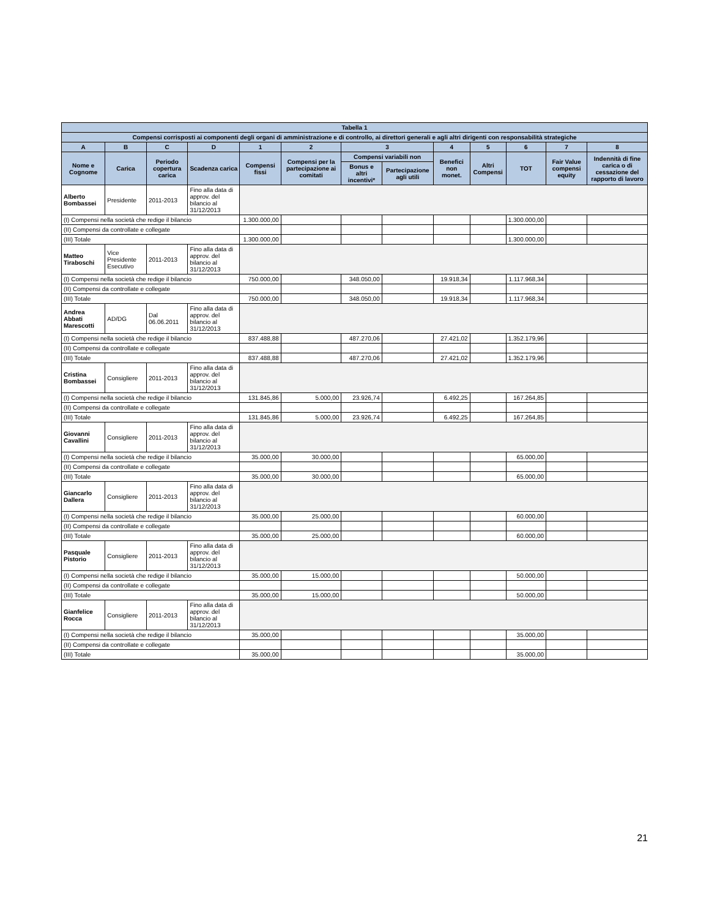| Tabella 1 | | | | | | | | | | | | |
| --- | --- | --- | --- | --- | --- | --- | --- | --- | --- | --- | --- | --- |
| Compensi corrisposti ai componenti degli organi di amministrazione e di controllo, ai direttori generali e agli altri dirigenti con responsabilità strategiche | | | | | | | | | | | | |
| A | B | C | D | 1 | 2 | 3 | | 4 | 5 | 6 | 7 | 8 |
| Nome e Cognome | Carica | Periodo copertura carica | Scadenza carica | Compensi fissi | Compensi per la partecipazione ai comitati | Compensi variabili non | | Benefici non monet. | Altri Compensi | TOT | Fair Value compensi equity | Indennità di fine carica o di cessazione del rapporto di lavoro |
| | | | | | | Bonus e altri incentivi* | Partecipazione agli utili | | | | | |
| Alberto Bombassei | Presidente | 2011-2013 | Fino alla data di approv. del bilancio al 31/12/2013 | | | | | | | | | |
| (I) Compensi nella società che redige il bilancio | | | | 1.300.000,00 | | | | | | 1.300.000,00 | | |
| (II) Compensi da controllate e collegate | | | | | | | | | | | | |
| (III) Totale | | | | 1.300.000,00 | | | | | | 1.300.000,00 | | |
| Matteo Tiraboschi | Vice Presidente Esecutivo | 2011-2013 | Fino alla data di approv. del bilancio al 31/12/2013 | | | | | | | | | |
| (I) Compensi nella società che redige il bilancio | | | | 750.000,00 | | 348.050,00 | | 19.918,34 | | 1.117.968,34 | | |
| (II) Compensi da controllate e collegate | | | | | | | | | | | | |
| (III) Totale | | | | 750.000,00 | | 348.050,00 | | 19.918,34 | | 1.117.968,34 | | |
| Andrea Abbati Marescotti | AD/DG | Dal 06.06.2011 | Fino alla data di approv. del bilancio al 31/12/2013 | | | | | | | | | |
| (I) Compensi nella società che redige il bilancio | | | | 837.488,88 | | 487.270,06 | | 27.421,02 | | 1.352.179,96 | | |
| (II) Compensi da controllate e collegate | | | | | | | | | | | | |
| (III) Totale | | | | 837.488,88 | | 487.270,06 | | 27.421,02 | | 1.352.179,96 | | |
| Cristina Bombassei | Consigliere | 2011-2013 | Fino alla data di approv. del bilancio al 31/12/2013 | | | | | | | | | |
| (I) Compensi nella società che redige il bilancio | | | | 131.845,86 | 5.000,00 | 23.926,74 | | 6.492,25 | | 167.264,85 | | |
| (II) Compensi da controllate e collegate | | | | | | | | | | | | |
| (III) Totale | | | | 131.845,86 | 5.000,00 | 23.926,74 | | 6.492,25 | | 167.264,85 | | |
| Giovanni Cavallini | Consigliere | 2011-2013 | Fino alla data di approv. del bilancio al 31/12/2013 | | | | | | | | | |
| (I) Compensi nella società che redige il bilancio | | | | 35.000,00 | 30.000,00 | | | | | 65.000,00 | | |
| (II) Compensi da controllate e collegate | | | | | | | | | | | | |
| (III) Totale | | | | 35.000,00 | 30.000,00 | | | | | 65.000,00 | | |
| Giancarlo Dallera | Consigliere | 2011-2013 | Fino alla data di approv. del bilancio al 31/12/2013 | | | | | | | | | |
| (I) Compensi nella società che redige il bilancio | | | | 35.000,00 | 25.000,00 | | | | | 60.000,00 | | |
| (II) Compensi da controllate e collegate | | | | | | | | | | | | |
| (III) Totale | | | | 35.000,00 | 25.000,00 | | | | | 60.000,00 | | |
| Pasquale Pistorio | Consigliere | 2011-2013 | Fino alla data di approv. del bilancio al 31/12/2013 | | | | | | | | | |
| (I) Compensi nella società che redige il bilancio | | | | 35.000,00 | 15.000,00 | | | | | 50.000,00 | | |
| (II) Compensi da controllate e collegate | | | | | | | | | | | | |
| (III) Totale | | | | 35.000,00 | 15.000,00 | | | | | 50.000,00 | | |
| Gianfelice Rocca | Consigliere | 2011-2013 | Fino alla data di approv. del bilancio al 31/12/2013 | | | | | | | | | |
| (I) Compensi nella società che redige il bilancio | | | | 35.000,00 | | | | | | 35.000,00 | | |
| (II) Compensi da controllate e collegate | | | | | | | | | | | | |
| (III) Totale | | | | 35.000,00 | | | | | | 35.000,00 | | |
21